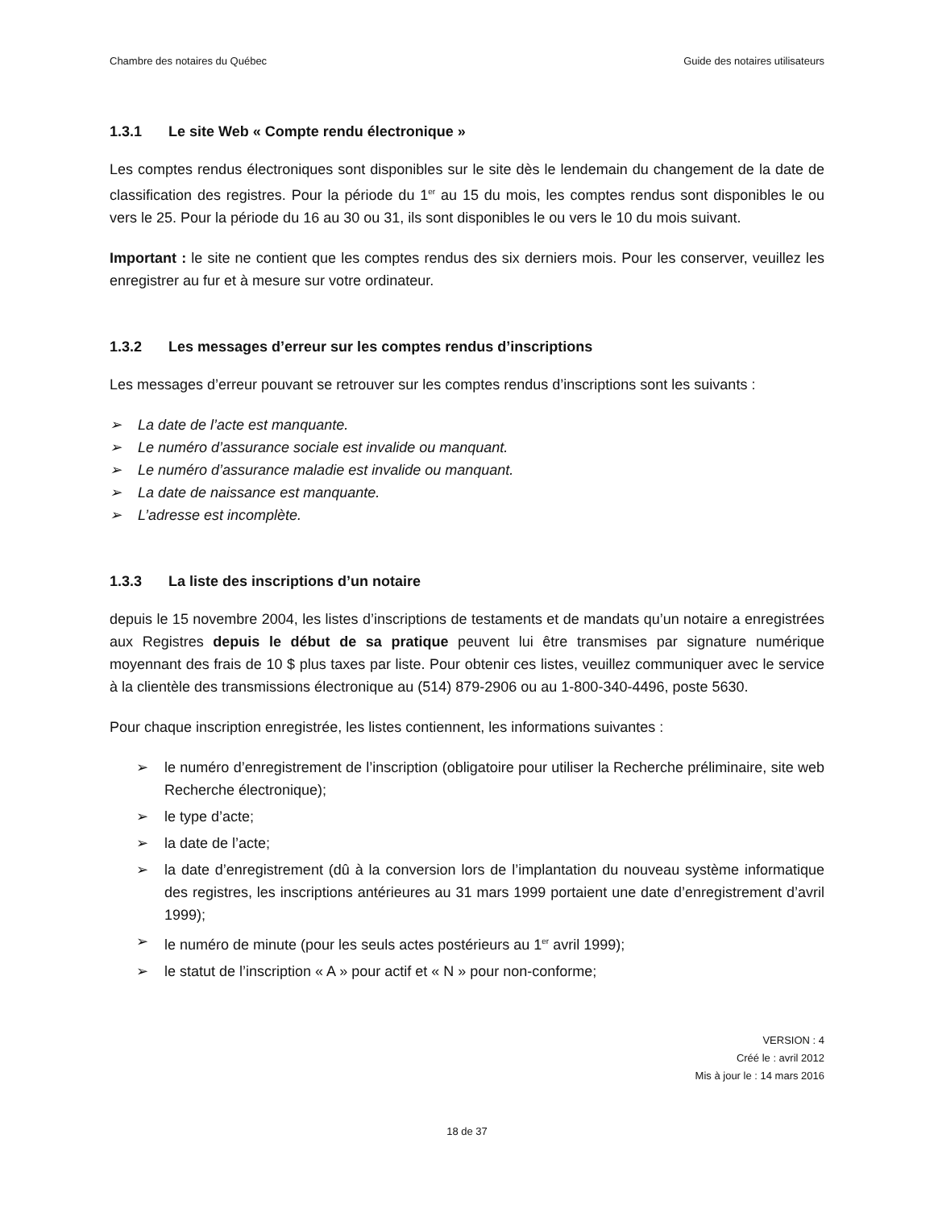Chambre des notaires du Québec Guide des notaires utilisateurs
1.3.1 Le site Web « Compte rendu électronique »
Les comptes rendus électroniques sont disponibles sur le site dès le lendemain du changement de la date de classification des registres. Pour la période du 1<sup>er</sup> au 15 du mois, les comptes rendus sont disponibles le ou vers le 25. Pour la période du 16 au 30 ou 31, ils sont disponibles le ou vers le 10 du mois suivant.
Important : le site ne contient que les comptes rendus des six derniers mois. Pour les conserver, veuillez les enregistrer au fur et à mesure sur votre ordinateur.
1.3.2 Les messages d’erreur sur les comptes rendus d’inscriptions
Les messages d’erreur pouvant se retrouver sur les comptes rendus d’inscriptions sont les suivants :
➢ La date de l’acte est manquante.
➢ Le numéro d’assurance sociale est invalide ou manquant.
➢ Le numéro d’assurance maladie est invalide ou manquant.
➢ La date de naissance est manquante.
➢ L’adresse est incomplète.
1.3.3 La liste des inscriptions d’un notaire
depuis le 15 novembre 2004, les listes d’inscriptions de testaments et de mandats qu’un notaire a enregistrées aux Registres depuis le début de sa pratique peuvent lui être transmises par signature numérique moyennant des frais de 10 $ plus taxes par liste. Pour obtenir ces listes, veuillez communiquer avec le service à la clientèle des transmissions électronique au (514) 879-2906 ou au 1-800-340-4496, poste 5630.
Pour chaque inscription enregistrée, les listes contiennent, les informations suivantes :
➢ le numéro d’enregistrement de l’inscription (obligatoire pour utiliser la Recherche préliminaire, site web Recherche électronique);
➢ le type d’acte;
➢ la date de l’acte;
➢ la date d’enregistrement (dû à la conversion lors de l’implantation du nouveau système informatique des registres, les inscriptions antérieures au 31 mars 1999 portaient une date d’enregistrement d’avril 1999);
➢ le numéro de minute (pour les seuls actes postérieurs au 1<sup>er</sup> avril 1999);
➢ le statut de l’inscription « A » pour actif et « N » pour non-conforme;
VERSION : 4
Créé le : avril 2012
Mis à jour le : 14 mars 2016
18 de 37